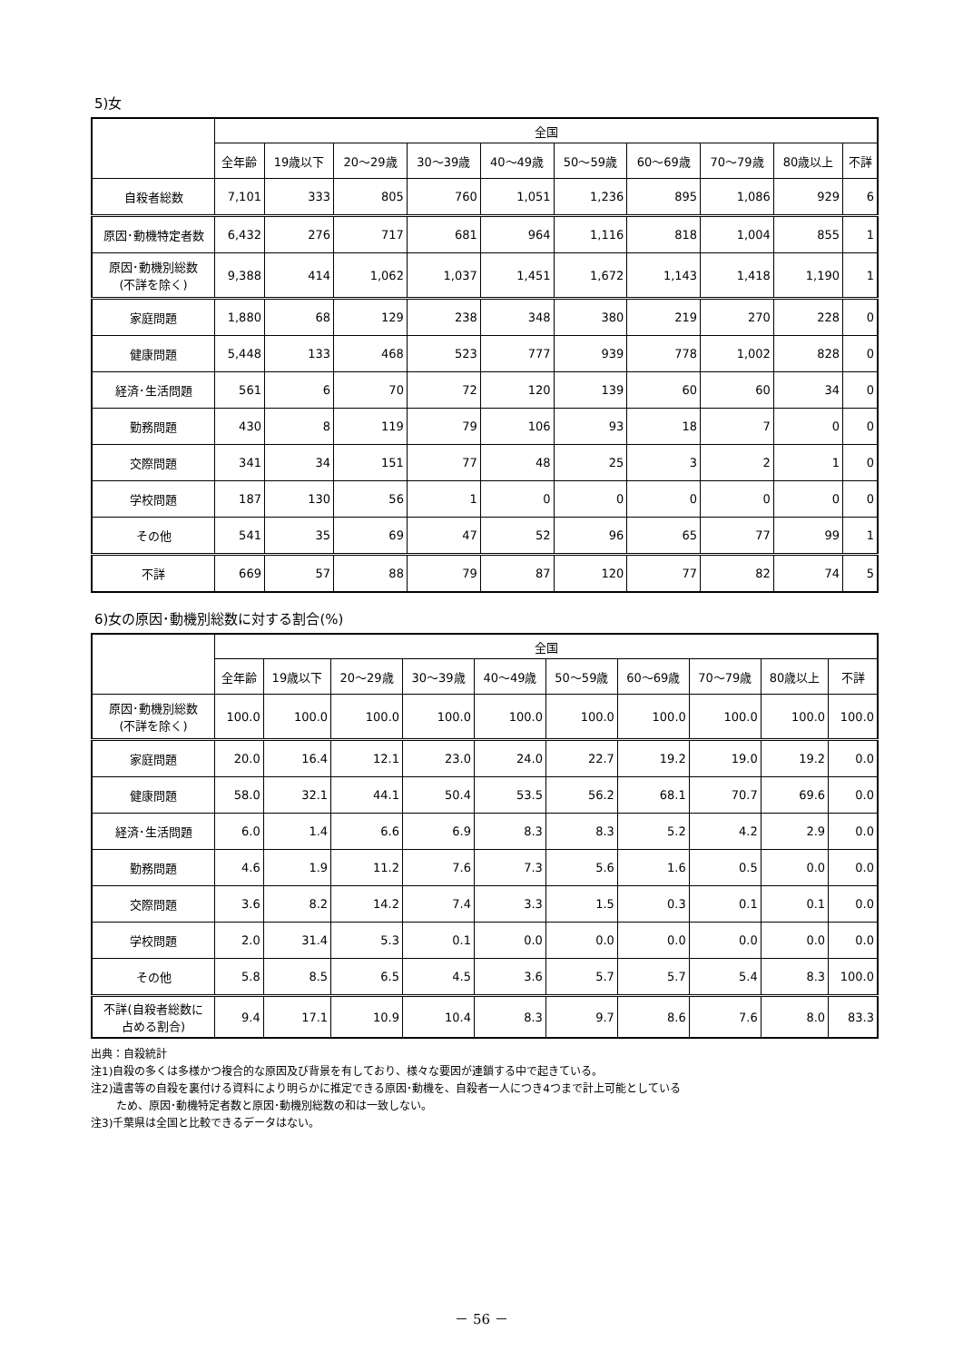5)女
| | 全国 | | | | | | | | | |
| --- | --- | --- | --- | --- | --- | --- | --- | --- | --- | --- |
| | 全年齢 | 19歳以下 | 20～29歳 | 30～39歳 | 40～49歳 | 50～59歳 | 60～69歳 | 70～79歳 | 80歳以上 | 不詳 |
| 自殺者総数 | 7,101 | 333 | 805 | 760 | 1,051 | 1,236 | 895 | 1,086 | 929 | 6 |
| 原因･動機特定者数 | 6,432 | 276 | 717 | 681 | 964 | 1,116 | 818 | 1,004 | 855 | 1 |
| 原因･動機別総数 (不詳を除く) | 9,388 | 414 | 1,062 | 1,037 | 1,451 | 1,672 | 1,143 | 1,418 | 1,190 | 1 |
| 家庭問題 | 1,880 | 68 | 129 | 238 | 348 | 380 | 219 | 270 | 228 | 0 |
| 健康問題 | 5,448 | 133 | 468 | 523 | 777 | 939 | 778 | 1,002 | 828 | 0 |
| 経済･生活問題 | 561 | 6 | 70 | 72 | 120 | 139 | 60 | 60 | 34 | 0 |
| 勤務問題 | 430 | 8 | 119 | 79 | 106 | 93 | 18 | 7 | 0 | 0 |
| 交際問題 | 341 | 34 | 151 | 77 | 48 | 25 | 3 | 2 | 1 | 0 |
| 学校問題 | 187 | 130 | 56 | 1 | 0 | 0 | 0 | 0 | 0 | 0 |
| その他 | 541 | 35 | 69 | 47 | 52 | 96 | 65 | 77 | 99 | 1 |
| 不詳 | 669 | 57 | 88 | 79 | 87 | 120 | 77 | 82 | 74 | 5 |
6)女の原因･動機別総数に対する割合(%)
| | 全国 | | | | | | | | | |
| --- | --- | --- | --- | --- | --- | --- | --- | --- | --- | --- |
| | 全年齢 | 19歳以下 | 20～29歳 | 30～39歳 | 40～49歳 | 50～59歳 | 60～69歳 | 70～79歳 | 80歳以上 | 不詳 |
| 原因･動機別総数 (不詳を除く) | 100.0 | 100.0 | 100.0 | 100.0 | 100.0 | 100.0 | 100.0 | 100.0 | 100.0 | 100.0 |
| 家庭問題 | 20.0 | 16.4 | 12.1 | 23.0 | 24.0 | 22.7 | 19.2 | 19.0 | 19.2 | 0.0 |
| 健康問題 | 58.0 | 32.1 | 44.1 | 50.4 | 53.5 | 56.2 | 68.1 | 70.7 | 69.6 | 0.0 |
| 経済･生活問題 | 6.0 | 1.4 | 6.6 | 6.9 | 8.3 | 8.3 | 5.2 | 4.2 | 2.9 | 0.0 |
| 勤務問題 | 4.6 | 1.9 | 11.2 | 7.6 | 7.3 | 5.6 | 1.6 | 0.5 | 0.0 | 0.0 |
| 交際問題 | 3.6 | 8.2 | 14.2 | 7.4 | 3.3 | 1.5 | 0.3 | 0.1 | 0.1 | 0.0 |
| 学校問題 | 2.0 | 31.4 | 5.3 | 0.1 | 0.0 | 0.0 | 0.0 | 0.0 | 0.0 | 0.0 |
| その他 | 5.8 | 8.5 | 6.5 | 4.5 | 3.6 | 5.7 | 5.7 | 5.4 | 8.3 | 100.0 |
| 不詳(自殺者総数に 占める割合) | 9.4 | 17.1 | 10.9 | 10.4 | 8.3 | 9.7 | 8.6 | 7.6 | 8.0 | 83.3 |
出典：自殺統計
注1)自殺の多くは多様かつ複合的な原因及び背景を有しており、様々な要因が連鎖する中で起きている。
注2)遺書等の自殺を裏付ける資料により明らかに推定できる原因･動機を、自殺者一人につき4つまで計上可能としている
ため、原因･動機特定者数と原因･動機別総数の和は一致しない。
注3)千葉県は全国と比較できるデータはない。
－ 56 －